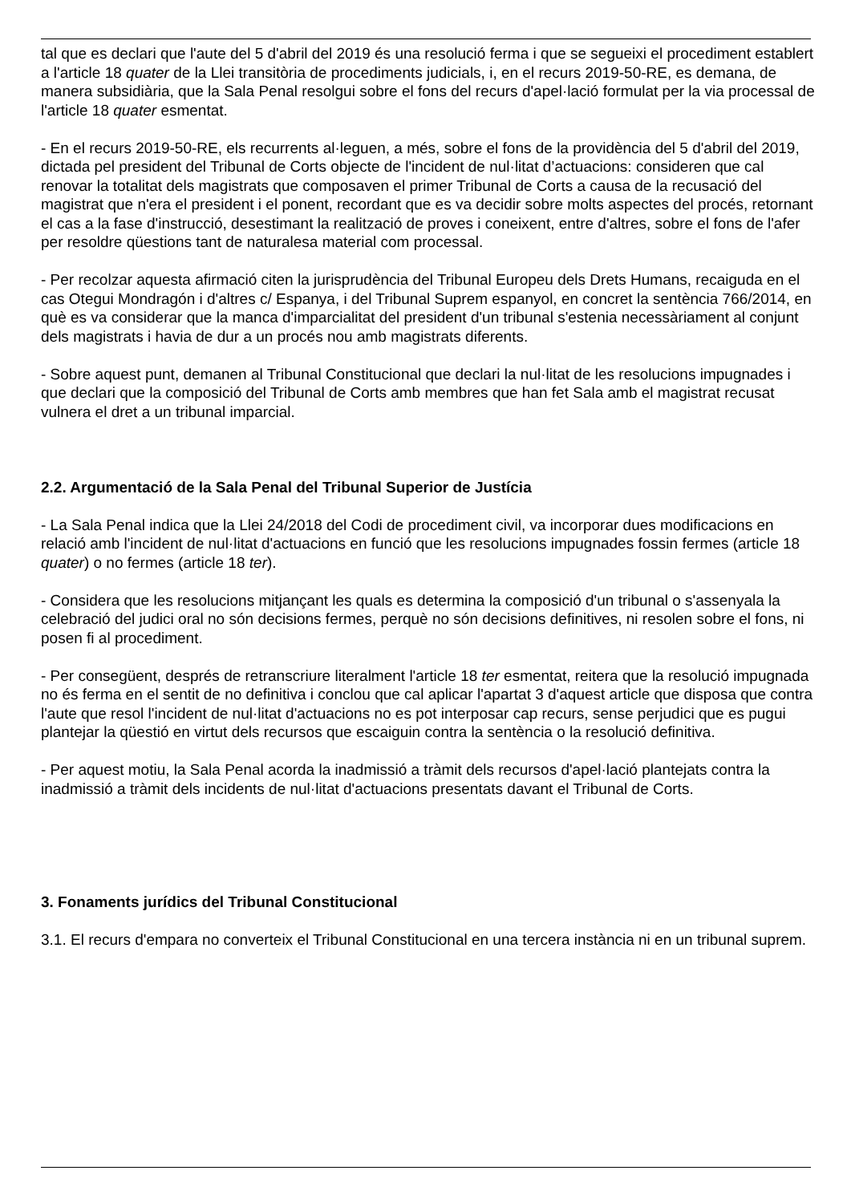tal que es declari que l'aute del 5 d'abril del 2019 és una resolució ferma i que se segueixi el procediment establert a l'article 18 quater de la Llei transitòria de procediments judicials, i, en el recurs 2019-50-RE, es demana, de manera subsidiària, que la Sala Penal resolgui sobre el fons del recurs d'apel·lació formulat per la via processal de l'article 18 quater esmentat.
- En el recurs 2019-50-RE, els recurrents al·leguen, a més, sobre el fons de la providència del 5 d'abril del 2019, dictada pel president del Tribunal de Corts objecte de l'incident de nul·litat d’actuacions: consideren que cal renovar la totalitat dels magistrats que composaven el primer Tribunal de Corts a causa de la recusació del magistrat que n'era el president i el ponent, recordant que es va decidir sobre molts aspectes del procés, retornant el cas a la fase d'instrucció, desestimant la realització de proves i coneixent, entre d'altres, sobre el fons de l'afer per resoldre qüestions tant de naturalesa material com processal.
- Per recolzar aquesta afirmació citen la jurisprudència del Tribunal Europeu dels Drets Humans, recaiguda en el cas Otegui Mondragón i d'altres c/ Espanya, i del Tribunal Suprem espanyol, en concret la sentència 766/2014, en què es va considerar que la manca d'imparcialitat del president d'un tribunal s'estenia necessàriament al conjunt dels magistrats i havia de dur a un procés nou amb magistrats diferents.
- Sobre aquest punt, demanen al Tribunal Constitucional que declari la nul·litat de les resolucions impugnades i que declari que la composició del Tribunal de Corts amb membres que han fet Sala amb el magistrat recusat vulnera el dret a un tribunal imparcial.
2.2. Argumentació de la Sala Penal del Tribunal Superior de Justícia
- La Sala Penal indica que la Llei 24/2018 del Codi de procediment civil, va incorporar dues modificacions en relació amb l'incident de nul·litat d'actuacions en funció que les resolucions impugnades fossin fermes (article 18 quater) o no fermes (article 18 ter).
- Considera que les resolucions mitjançant les quals es determina la composició d'un tribunal o s'assenyala la celebració del judici oral no són decisions fermes, perquè no són decisions definitives, ni resolen sobre el fons, ni posen fi al procediment.
- Per consegüent, després de retranscriure literalment l'article 18 ter esmentat, reitera que la resolució impugnada no és ferma en el sentit de no definitiva i conclou que cal aplicar l'apartat 3 d'aquest article que disposa que contra l'aute que resol l'incident de nul·litat d'actuacions no es pot interposar cap recurs, sense perjudici que es pugui plantejar la qüestió en virtut dels recursos que escaiguin contra la sentència o la resolució definitiva.
- Per aquest motiu, la Sala Penal acorda la inadmissió a tràmit dels recursos d'apel·lació plantejats contra la inadmissió a tràmit dels incidents de nul·litat d'actuacions presentats davant el Tribunal de Corts.
3. Fonaments jurídics del Tribunal Constitucional
3.1. El recurs d'empara no converteix el Tribunal Constitucional en una tercera instància ni en un tribunal suprem.